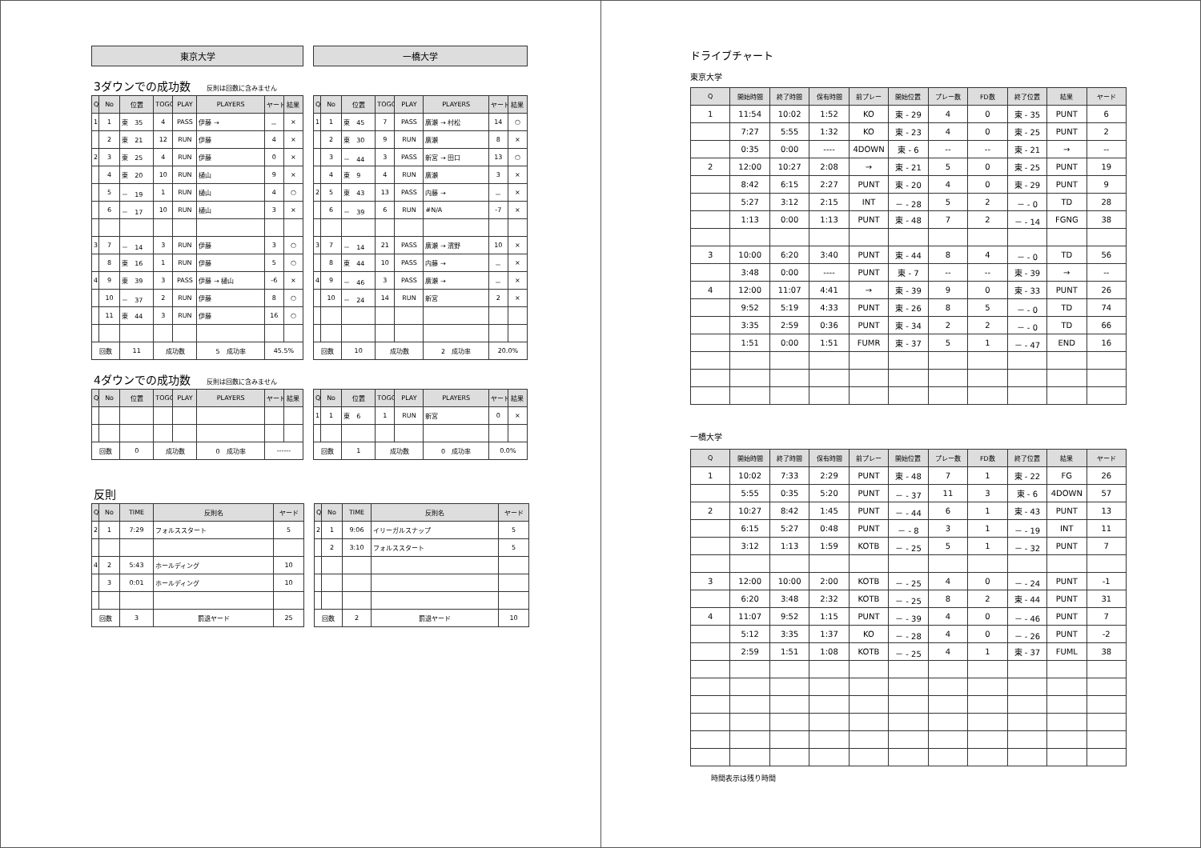東京大学 一橋大学
3ダウンでの成功数 反則は回数に含みません
| Q | No | 位置 | TOGO | PLAY | PLAYERS | ヤード | 結果 |
| --- | --- | --- | --- | --- | --- | --- | --- |
| 1 | 1 | 東 35 | 4 | PASS | 伊藤 → | － | × |
| | 2 | 東 21 | 12 | RUN | 伊藤 | 4 | × |
| 2 | 3 | 東 25 | 4 | RUN | 伊藤 | 0 | × |
| | 4 | 東 20 | 10 | RUN | 樋山 | 9 | × |
| | 5 | － 19 | 1 | RUN | 樋山 | 4 | ○ |
| | 6 | － 17 | 10 | RUN | 樋山 | 3 | × |
| 3 | 7 | － 14 | 3 | RUN | 伊藤 | 3 | ○ |
| | 8 | 東 16 | 1 | RUN | 伊藤 | 5 | ○ |
| 4 | 9 | 東 39 | 3 | PASS | 伊藤 → 樋山 | -6 | × |
| | 10 | － 37 | 2 | RUN | 伊藤 | 8 | ○ |
| | 11 | 東 44 | 3 | RUN | 伊藤 | 16 | ○ |
| 回数 | | 11 | 成功数 | | 5 成功率 | 45.5% | |
| Q | No | 位置 | TOGO | PLAY | PLAYERS | ヤード | 結果 |
| --- | --- | --- | --- | --- | --- | --- | --- |
| 1 | 1 | 東 45 | 7 | PASS | 廣瀬 → 村松 | 14 | ○ |
| | 2 | 東 30 | 9 | RUN | 廣瀬 | 8 | × |
| | 3 | － 44 | 3 | PASS | 新宮 → 田口 | 13 | ○ |
| | 4 | 東 9 | 4 | RUN | 廣瀬 | 3 | × |
| 2 | 5 | 東 43 | 13 | PASS | 内藤 → | － | × |
| | 6 | － 39 | 6 | RUN | #N/A | -7 | × |
| 3 | 7 | － 14 | 21 | PASS | 廣瀬 → 濱野 | 10 | × |
| | 8 | 東 44 | 10 | PASS | 内藤 → | － | × |
| 4 | 9 | － 46 | 3 | PASS | 廣瀬 → | － | × |
| | 10 | － 24 | 14 | RUN | 新宮 | 2 | × |
| 回数 | | 10 | 成功数 | | 2 成功率 | 20.0% | |
4ダウンでの成功数 反則は回数に含みません
| Q | No | 位置 | TOGO | PLAY | PLAYERS | ヤード | 結果 |
| --- | --- | --- | --- | --- | --- | --- | --- |
| 回数 | | 0 | 成功数 | | 0 成功率 | ------ | |
| Q | No | 位置 | TOGO | PLAY | PLAYERS | ヤード | 結果 |
| --- | --- | --- | --- | --- | --- | --- | --- |
| 1 | 1 | 東 6 | 1 | RUN | 新宮 | 0 | × |
| 回数 | | 1 | 成功数 | | 0 成功率 | 0.0% | |
反則
| Q | No | TIME | 反則名 | ヤード |
| --- | --- | --- | --- | --- |
| 2 | 1 | 7:29 | フォルススタート | 5 |
| 4 | 2 | 5:43 | ホールディング | 10 |
| | 3 | 0:01 | ホールディング | 10 |
| 回数 | | 3 | 罰退ヤード | 25 |
| Q | No | TIME | 反則名 | ヤード |
| --- | --- | --- | --- | --- |
| 2 | 1 | 9:06 | イリーガルスナップ | 5 |
| | 2 | 3:10 | フォルススタート | 5 |
| 回数 | | 2 | 罰退ヤード | 10 |
ドライブチャート
東京大学
| Q | 開始時間 | 終了時間 | 保有時間 | 前プレー | 開始位置 | プレー数 | FD数 | 終了位置 | 結果 | ヤード |
| --- | --- | --- | --- | --- | --- | --- | --- | --- | --- | --- |
| 1 | 11:54 | 10:02 | 1:52 | KO | 東 - 29 | 4 | 0 | 東 - 35 | PUNT | 6 |
| | 7:27 | 5:55 | 1:32 | KO | 東 - 23 | 4 | 0 | 東 - 25 | PUNT | 2 |
| | 0:35 | 0:00 | ---- | 4DOWN | 東 - 6 | -- | -- | 東 - 21 | → | -- |
| 2 | 12:00 | 10:27 | 2:08 | → | 東 - 21 | 5 | 0 | 東 - 25 | PUNT | 19 |
| | 8:42 | 6:15 | 2:27 | PUNT | 東 - 20 | 4 | 0 | 東 - 29 | PUNT | 9 |
| | 5:27 | 3:12 | 2:15 | INT | － - 28 | 5 | 2 | － - 0 | TD | 28 |
| | 1:13 | 0:00 | 1:13 | PUNT | 東 - 48 | 7 | 2 | － - 14 | FGNG | 38 |
| 3 | 10:00 | 6:20 | 3:40 | PUNT | 東 - 44 | 8 | 4 | － - 0 | TD | 56 |
| | 3:48 | 0:00 | ---- | PUNT | 東 - 7 | -- | -- | 東 - 39 | → | -- |
| 4 | 12:00 | 11:07 | 4:41 | → | 東 - 39 | 9 | 0 | 東 - 33 | PUNT | 26 |
| | 9:52 | 5:19 | 4:33 | PUNT | 東 - 26 | 8 | 5 | － - 0 | TD | 74 |
| | 3:35 | 2:59 | 0:36 | PUNT | 東 - 34 | 2 | 2 | － - 0 | TD | 66 |
| | 1:51 | 0:00 | 1:51 | FUMR | 東 - 37 | 5 | 1 | － - 47 | END | 16 |
一橋大学
| Q | 開始時間 | 終了時間 | 保有時間 | 前プレー | 開始位置 | プレー数 | FD数 | 終了位置 | 結果 | ヤード |
| --- | --- | --- | --- | --- | --- | --- | --- | --- | --- | --- |
| 1 | 10:02 | 7:33 | 2:29 | PUNT | 東 - 48 | 7 | 1 | 東 - 22 | FG | 26 |
| | 5:55 | 0:35 | 5:20 | PUNT | － - 37 | 11 | 3 | 東 - 6 | 4DOWN | 57 |
| 2 | 10:27 | 8:42 | 1:45 | PUNT | － - 44 | 6 | 1 | 東 - 43 | PUNT | 13 |
| | 6:15 | 5:27 | 0:48 | PUNT | － - 8 | 3 | 1 | － - 19 | INT | 11 |
| | 3:12 | 1:13 | 1:59 | KOTB | － - 25 | 5 | 1 | － - 32 | PUNT | 7 |
| 3 | 12:00 | 10:00 | 2:00 | KOTB | － - 25 | 4 | 0 | － - 24 | PUNT | -1 |
| | 6:20 | 3:48 | 2:32 | KOTB | － - 25 | 8 | 2 | 東 - 44 | PUNT | 31 |
| 4 | 11:07 | 9:52 | 1:15 | PUNT | － - 39 | 4 | 0 | － - 46 | PUNT | 7 |
| | 5:12 | 3:35 | 1:37 | KO | － - 28 | 4 | 0 | － - 26 | PUNT | -2 |
| | 2:59 | 1:51 | 1:08 | KOTB | － - 25 | 4 | 1 | 東 - 37 | FUML | 38 |
時間表示は残り時間